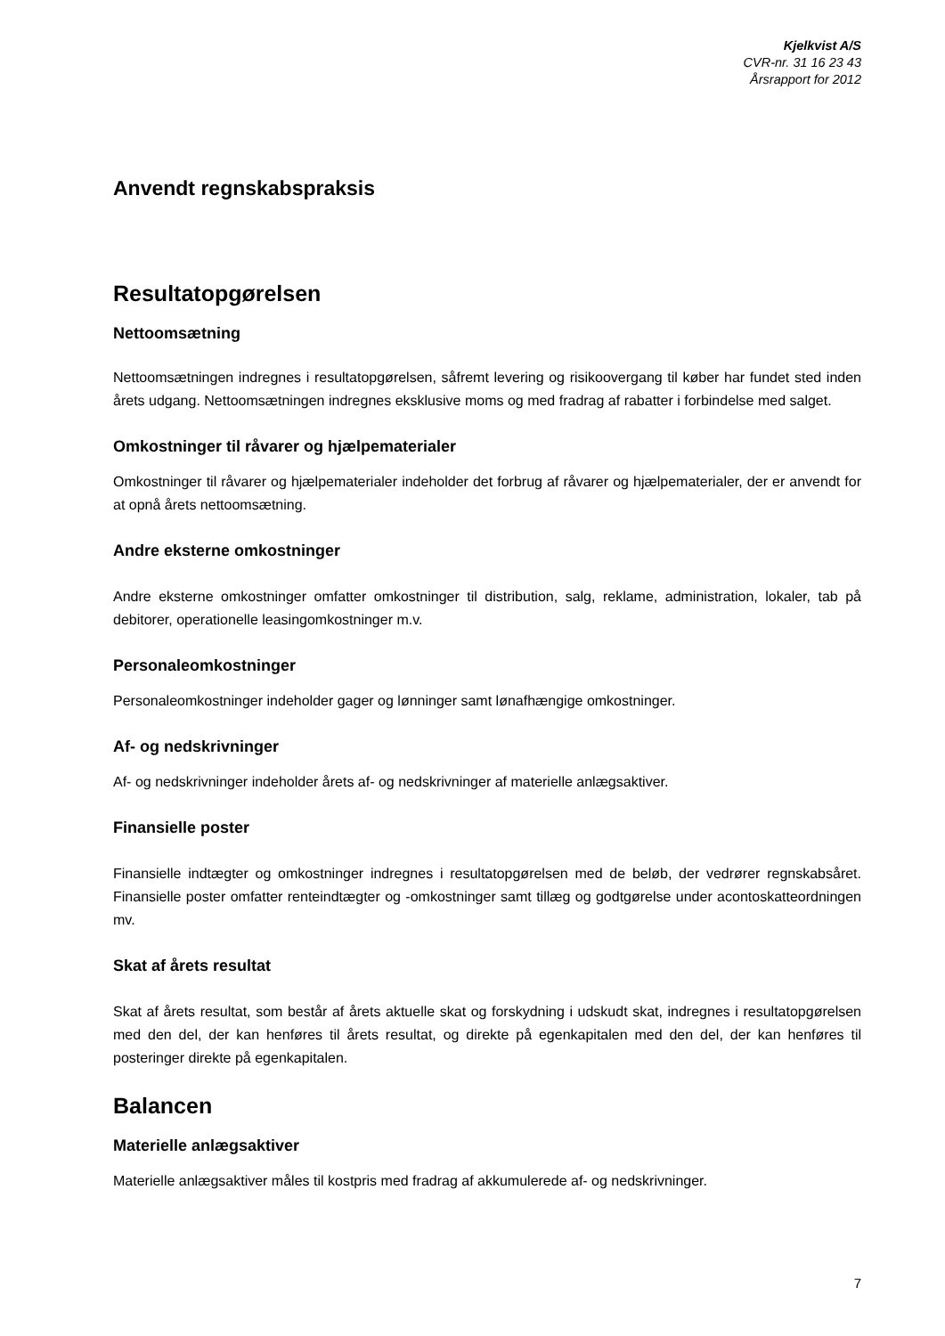Kjelkvist A/S
CVR-nr. 31 16 23 43
Årsrapport for 2012
Anvendt regnskabspraksis
Resultatopgørelsen
Nettoomsætning
Nettoomsætningen indregnes i resultatopgørelsen, såfremt levering og risikoovergang til køber har fundet sted inden årets udgang. Nettoomsætningen indregnes eksklusive moms og med fradrag af rabatter i forbindelse med salget.
Omkostninger til råvarer og hjælpematerialer
Omkostninger til råvarer og hjælpematerialer indeholder det forbrug af råvarer og hjælpematerialer, der er anvendt for at opnå årets nettoomsætning.
Andre eksterne omkostninger
Andre eksterne omkostninger omfatter omkostninger til distribution, salg, reklame, administration, lokaler, tab på debitorer, operationelle leasingomkostninger m.v.
Personaleomkostninger
Personaleomkostninger indeholder gager og lønninger samt lønafhængige omkostninger.
Af- og nedskrivninger
Af- og nedskrivninger indeholder årets af- og nedskrivninger af materielle anlægsaktiver.
Finansielle poster
Finansielle indtægter og omkostninger indregnes i resultatopgørelsen med de beløb, der vedrører regnskabsåret. Finansielle poster omfatter renteindtægter og -omkostninger samt tillæg og godtgørelse under acontoskatteordningen mv.
Skat af årets resultat
Skat af årets resultat, som består af årets aktuelle skat og forskydning i udskudt skat, indregnes i resultatopgørelsen med den del, der kan henføres til årets resultat, og direkte på egenkapitalen med den del, der kan henføres til posteringer direkte på egenkapitalen.
Balancen
Materielle anlægsaktiver
Materielle anlægsaktiver måles til kostpris med fradrag af akkumulerede af- og nedskrivninger.
7